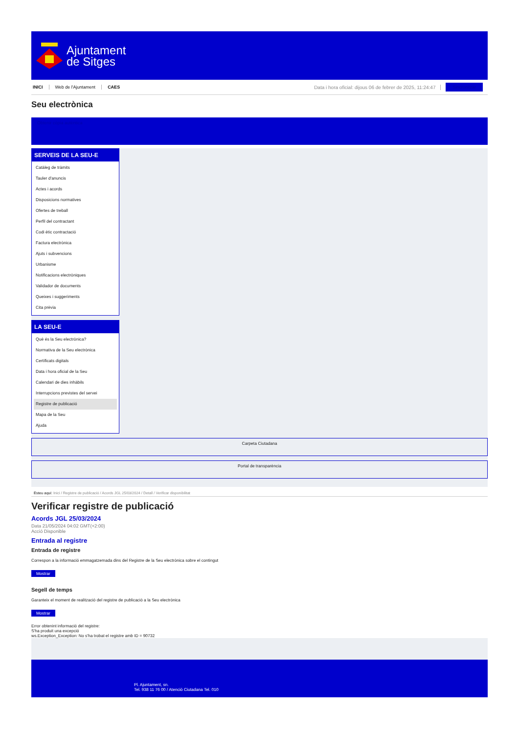Ajuntament
de Sitges
INICI Web de l'Ajuntament CAES Data i hora oficial: dijous 06 de febrer de 2025, 11:24:47 Sincronitzar
Seu electrònica
Obtenir còpia autèntica
SERVEIS DE LA SEU-E
Catàleg de tràmits
Tauler d'anuncis
Actes i acords
Disposicions normatives
Ofertes de treball
Perfil del contractant
Codi ètic contractació
Factura electrònica
Ajuts i subvencions
Urbanisme
Notificacions electròniques
Validador de documents
Queixes i suggeriments
Cita prèvia
LA SEU-E
Què és la Seu electrònica?
Normativa de la Seu electrònica
Certificats digitals
Data i hora oficial de la Seu
Calendari de dies inhàbils
Interrupcions previstes del servei
Registre de publicació
Mapa de la Seu
Ajuda
Carpeta Ciutadana
Portal de transparència
Esteu aquí: Inici / Registre de publicació / Acords JGL 25/03/2024 / Detall / Verificar disponibilitat
Verificar registre de publicació
Acords JGL 25/03/2024
Data 21/05/2024 04:02 GMT(+2:00)
Acció Disponible
Entrada al registre
Entrada de registre
Correspon a la informació emmagatzemada dins del Registre de la Seu electrònica sobre el contingut
Mostrar
Segell de temps
Garanteix el moment de realització del registre de publicació a la Seu electrònica
Mostrar
Error obtenint informació del registre:
S'ha produit una excepció
ws.Exception_Exception: No s'ha trobat el registre amb ID = 90732
Pl. Ajuntament, sn.
Tel. 938 11 76 00 / Atenció Ciutadana Tel. 010